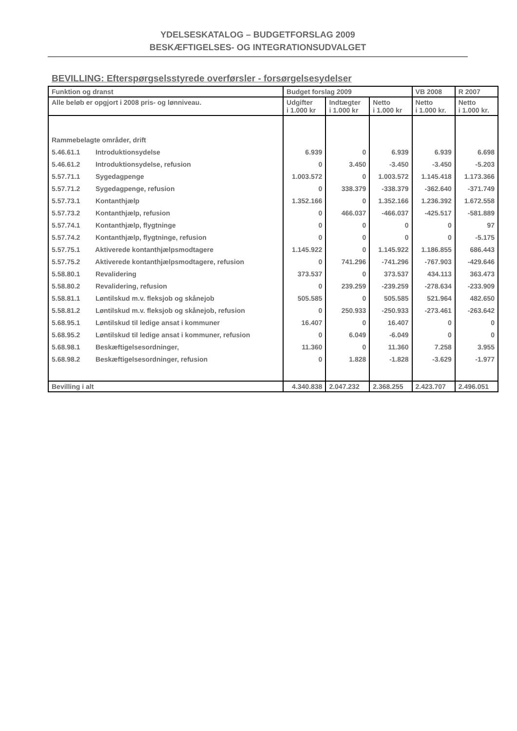YDELSESKATALOG – BUDGETFORSLAG 2009
BESKÆFTIGELSES- OG INTEGRATIONSUDVALGET
BEVILLING: Efterspørgselsstyrede overførsler - forsørgelsesydelser
| Funktion og dranst | Budget forslag 2009 | | | VB 2008 | R 2007 |
| --- | --- | --- | --- | --- | --- |
| Alle beløb er opgjort i 2008 pris- og lønniveau. | Udgifter i 1.000 kr | Indtægter i 1.000 kr | Netto i 1.000 kr | Netto i 1.000 kr. | Netto i 1.000 kr. |
| Rammebelagte områder, drift | | | | | |
| 5.46.61.1 Introduktionsydelse | 6.939 | 0 | 6.939 | 6.939 | 6.698 |
| 5.46.61.2 Introduktionsydelse, refusion | 0 | 3.450 | -3.450 | -3.450 | -5.203 |
| 5.57.71.1 Sygedagpenge | 1.003.572 | 0 | 1.003.572 | 1.145.418 | 1.173.366 |
| 5.57.71.2 Sygedagpenge, refusion | 0 | 338.379 | -338.379 | -362.640 | -371.749 |
| 5.57.73.1 Kontanthjælp | 1.352.166 | 0 | 1.352.166 | 1.236.392 | 1.672.558 |
| 5.57.73.2 Kontanthjælp, refusion | 0 | 466.037 | -466.037 | -425.517 | -581.889 |
| 5.57.74.1 Kontanthjælp, flygtninge | 0 | 0 | 0 | 0 | 97 |
| 5.57.74.2 Kontanthjælp, flygtninge, refusion | 0 | 0 | 0 | 0 | -5.175 |
| 5.57.75.1 Aktiverede kontanthjælpsmodtagere | 1.145.922 | 0 | 1.145.922 | 1.186.855 | 686.443 |
| 5.57.75.2 Aktiverede kontanthjælpsmodtagere, refusion | 0 | 741.296 | -741.296 | -767.903 | -429.646 |
| 5.58.80.1 Revalidering | 373.537 | 0 | 373.537 | 434.113 | 363.473 |
| 5.58.80.2 Revalidering, refusion | 0 | 239.259 | -239.259 | -278.634 | -233.909 |
| 5.58.81.1 Løntilskud m.v. fleksjob og skånejob | 505.585 | 0 | 505.585 | 521.964 | 482.650 |
| 5.58.81.2 Løntilskud m.v. fleksjob og skånejob, refusion | 0 | 250.933 | -250.933 | -273.461 | -263.642 |
| 5.68.95.1 Løntilskud til ledige ansat i kommuner | 16.407 | 0 | 16.407 | 0 | 0 |
| 5.68.95.2 Løntilskud til ledige ansat i kommuner, refusion | 0 | 6.049 | -6.049 | 0 | 0 |
| 5.68.98.1 Beskæftigelsesordninger, | 11.360 | 0 | 11.360 | 7.258 | 3.955 |
| 5.68.98.2 Beskæftigelsesordninger, refusion | 0 | 1.828 | -1.828 | -3.629 | -1.977 |
| Bevilling i alt | 4.340.838 | 2.047.232 | 2.368.255 | 2.423.707 | 2.496.051 |